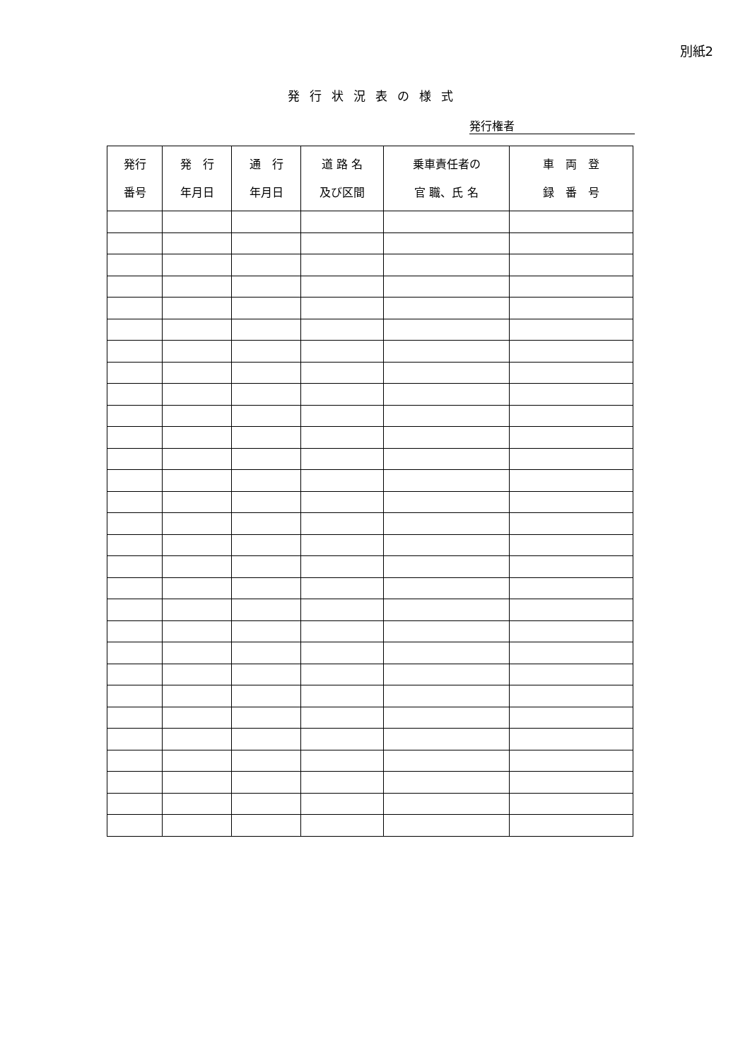別紙2
発行状況表の様式
発行権者
| 発行 番号 | 発 行 年月日 | 通 行 年月日 | 道 路 名 及び区間 | 乗車責任者の 官 職、氏 名 | 車 両 登 録 番 号 |
| --- | --- | --- | --- | --- | --- |